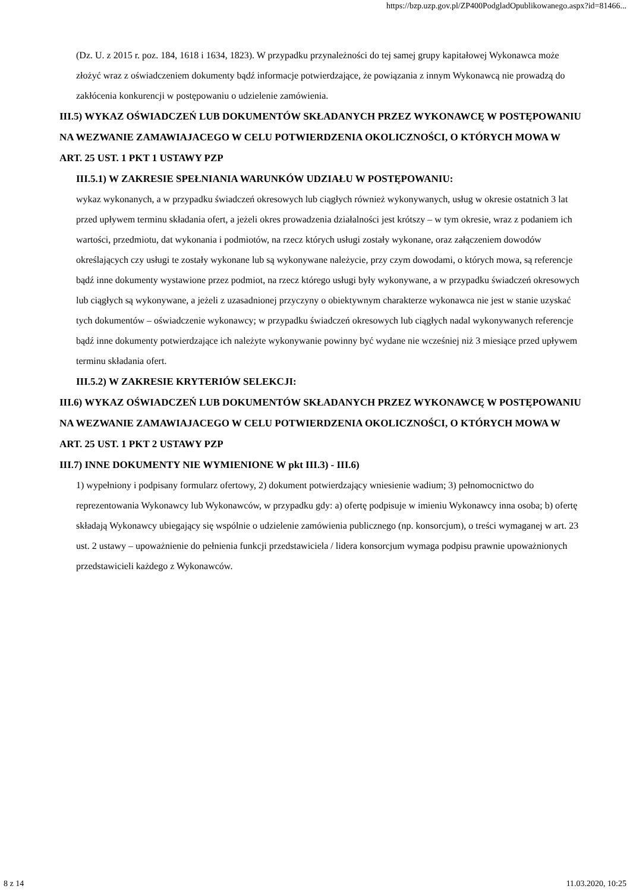https://bzp.uzp.gov.pl/ZP400PodgladOpublikowanego.aspx?id=81466...
(Dz. U. z 2015 r. poz. 184, 1618 i 1634, 1823). W przypadku przynależności do tej samej grupy kapitałowej Wykonawca może złożyć wraz z oświadczeniem dokumenty bądź informacje potwierdzające, że powiązania z innym Wykonawcą nie prowadzą do zakłócenia konkurencji w postępowaniu o udzielenie zamówienia.
III.5) WYKAZ OŚWIADCZEŃ LUB DOKUMENTÓW SKŁADANYCH PRZEZ WYKONAWCĘ W POSTĘPOWANIU NA WEZWANIE ZAMAWIAJACEGO W CELU POTWIERDZENIA OKOLICZNOŚCI, O KTÓRYCH MOWA W ART. 25 UST. 1 PKT 1 USTAWY PZP
III.5.1) W ZAKRESIE SPEŁNIANIA WARUNKÓW UDZIAŁU W POSTĘPOWANIU:
wykaz wykonanych, a w przypadku świadczeń okresowych lub ciągłych również wykonywanych, usług w okresie ostatnich 3 lat przed upływem terminu składania ofert, a jeżeli okres prowadzenia działalności jest krótszy – w tym okresie, wraz z podaniem ich wartości, przedmiotu, dat wykonania i podmiotów, na rzecz których usługi zostały wykonane, oraz załączeniem dowodów określających czy usługi te zostały wykonane lub są wykonywane należycie, przy czym dowodami, o których mowa, są referencje bądź inne dokumenty wystawione przez podmiot, na rzecz którego usługi były wykonywane, a w przypadku świadczeń okresowych lub ciągłych są wykonywane, a jeżeli z uzasadnionej przyczyny o obiektywnym charakterze wykonawca nie jest w stanie uzyskać tych dokumentów – oświadczenie wykonawcy; w przypadku świadczeń okresowych lub ciągłych nadal wykonywanych referencje bądź inne dokumenty potwierdzające ich należyte wykonywanie powinny być wydane nie wcześniej niż 3 miesiące przed upływem terminu składania ofert.
III.5.2) W ZAKRESIE KRYTERIÓW SELEKCJI:
III.6) WYKAZ OŚWIADCZEŃ LUB DOKUMENTÓW SKŁADANYCH PRZEZ WYKONAWCĘ W POSTĘPOWANIU NA WEZWANIE ZAMAWIAJACEGO W CELU POTWIERDZENIA OKOLICZNOŚCI, O KTÓRYCH MOWA W ART. 25 UST. 1 PKT 2 USTAWY PZP
III.7) INNE DOKUMENTY NIE WYMIENIONE W pkt III.3) - III.6)
1) wypełniony i podpisany formularz ofertowy, 2) dokument potwierdzający wniesienie wadium; 3) pełnomocnictwo do reprezentowania Wykonawcy lub Wykonawców, w przypadku gdy: a) ofertę podpisuje w imieniu Wykonawcy inna osoba; b) ofertę składają Wykonawcy ubiegający się wspólnie o udzielenie zamówienia publicznego (np. konsorcjum), o treści wymaganej w art. 23 ust. 2 ustawy – upoważnienie do pełnienia funkcji przedstawiciela / lidera konsorcjum wymaga podpisu prawnie upoważnionych przedstawicieli każdego z Wykonawców.
8 z 14 11.03.2020, 10:25